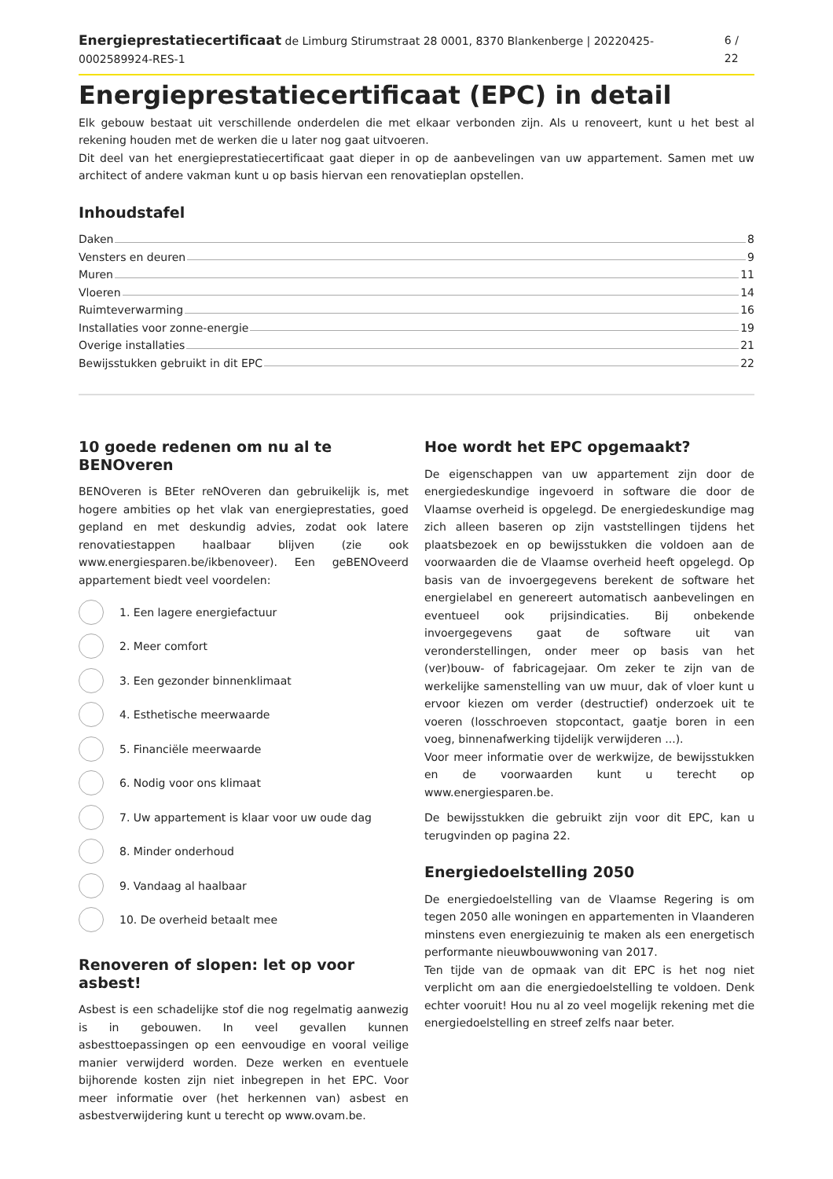Energieprestatiecertificaat de Limburg Stirumstraat 28 0001, 8370 Blankenberge | 20220425-0002589924-RES-1 6 / 22
Energieprestatiecertificaat (EPC) in detail
Elk gebouw bestaat uit verschillende onderdelen die met elkaar verbonden zijn. Als u renoveert, kunt u het best al rekening houden met de werken die u later nog gaat uitvoeren.
Dit deel van het energieprestatiecertificaat gaat dieper in op de aanbevelingen van uw appartement. Samen met uw architect of andere vakman kunt u op basis hiervan een renovatieplan opstellen.
Inhoudstafel
Daken 8
Vensters en deuren 9
Muren 11
Vloeren 14
Ruimteverwarming 16
Installaties voor zonne-energie 19
Overige installaties 21
Bewijsstukken gebruikt in dit EPC 22
10 goede redenen om nu al te BENOveren
BENOveren is BEter reNOveren dan gebruikelijk is, met hogere ambities op het vlak van energieprestaties, goed gepland en met deskundig advies, zodat ook latere renovatiestappen haalbaar blijven (zie ook www.energiesparen.be/ikbenoveer). Een geBENOveerd appartement biedt veel voordelen:
1. Een lagere energiefactuur
2. Meer comfort
3. Een gezonder binnenklimaat
4. Esthetische meerwaarde
5. Financiële meerwaarde
6. Nodig voor ons klimaat
7. Uw appartement is klaar voor uw oude dag
8. Minder onderhoud
9. Vandaag al haalbaar
10. De overheid betaalt mee
Renoveren of slopen: let op voor asbest!
Asbest is een schadelijke stof die nog regelmatig aanwezig is in gebouwen. In veel gevallen kunnen asbesttoepassingen op een eenvoudige en vooral veilige manier verwijderd worden. Deze werken en eventuele bijhorende kosten zijn niet inbegrepen in het EPC. Voor meer informatie over (het herkennen van) asbest en asbestverwijdering kunt u terecht op www.ovam.be.
Hoe wordt het EPC opgemaakt?
De eigenschappen van uw appartement zijn door de energiedeskundige ingevoerd in software die door de Vlaamse overheid is opgelegd. De energiedeskundige mag zich alleen baseren op zijn vaststellingen tijdens het plaatsbezoek en op bewijsstukken die voldoen aan de voorwaarden die de Vlaamse overheid heeft opgelegd. Op basis van de invoergegevens berekent de software het energielabel en genereert automatisch aanbevelingen en eventueel ook prijsindicaties. Bij onbekende invoergegevens gaat de software uit van veronderstellingen, onder meer op basis van het (ver)bouw- of fabricagejaar. Om zeker te zijn van de werkelijke samenstelling van uw muur, dak of vloer kunt u ervoor kiezen om verder (destructief) onderzoek uit te voeren (losschroeven stopcontact, gaatje boren in een voeg, binnenafwerking tijdelijk verwijderen ...).
Voor meer informatie over de werkwijze, de bewijsstukken en de voorwaarden kunt u terecht op www.energiesparen.be.
De bewijsstukken die gebruikt zijn voor dit EPC, kan u terugvinden op pagina 22.
Energiedoelstelling 2050
De energiedoelstelling van de Vlaamse Regering is om tegen 2050 alle woningen en appartementen in Vlaanderen minstens even energiezuinig te maken als een energetisch performante nieuwbouwwoning van 2017.
Ten tijde van de opmaak van dit EPC is het nog niet verplicht om aan die energiedoelstelling te voldoen. Denk echter vooruit! Hou nu al zo veel mogelijk rekening met die energiedoelstelling en streef zelfs naar beter.